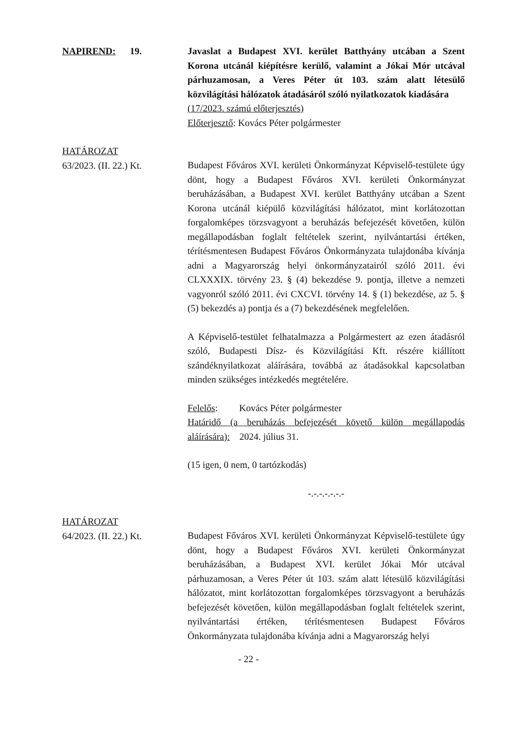NAPIREND: 19. Javaslat a Budapest XVI. kerület Batthyány utcában a Szent Korona utcánál kiépítésre kerülő, valamint a Jókai Mór utcával párhuzamosan, a Veres Péter út 103. szám alatt létesülő közvilágítási hálózatok átadásáról szóló nyilatkozatok kiadására
(17/2023. számú előterjesztés)
Előterjesztő: Kovács Péter polgármester
HATÁROZAT
63/2023. (II. 22.) Kt.
Budapest Főváros XVI. kerületi Önkormányzat Képviselő-testülete úgy dönt, hogy a Budapest Főváros XVI. kerületi Önkormányzat beruházásában, a Budapest XVI. kerület Batthyány utcában a Szent Korona utcánál kiépülő közvilágítási hálózatot, mint korlátozottan forgalomképes törzsvagyont a beruházás befejezését követően, külön megállapodásban foglalt feltételek szerint, nyilvántartási értéken, térítésmentesen Budapest Főváros Önkormányzata tulajdonába kívánja adni a Magyarország helyi önkormányzatairól szóló 2011. évi CLXXXIX. törvény 23. § (4) bekezdése 9. pontja, illetve a nemzeti vagyonról szóló 2011. évi CXCVI. törvény 14. § (1) bekezdése, az 5. § (5) bekezdés a) pontja és a (7) bekezdésének megfelelően.
A Képviselő-testület felhatalmazza a Polgármestert az ezen átadásról szóló, Budapesti Dísz- és Közvilágítási Kft. részére kiállított szándéknyilatkozat aláírására, továbbá az átadásokkal kapcsolatban minden szükséges intézkedés megtételére.
Felelős: Kovács Péter polgármester
Határidő (a beruházás befejezését követő külön megállapodás aláírására): 2024. július 31.
(15 igen, 0 nem, 0 tartózkodás)
-.-.-.-.-.-.-
HATÁROZAT
64/2023. (II. 22.) Kt.
Budapest Főváros XVI. kerületi Önkormányzat Képviselő-testülete úgy dönt, hogy a Budapest Főváros XVI. kerületi Önkormányzat beruházásában, a Budapest XVI. kerület Jókai Mór utcával párhuzamosan, a Veres Péter út 103. szám alatt létesülő közvilágítási hálózatot, mint korlátozottan forgalomképes törzsvagyont a beruházás befejezését követően, külön megállapodásban foglalt feltételek szerint, nyilvántartási értéken, térítésmentesen Budapest Főváros Önkormányzata tulajdonába kívánja adni a Magyarország helyi
- 22 -